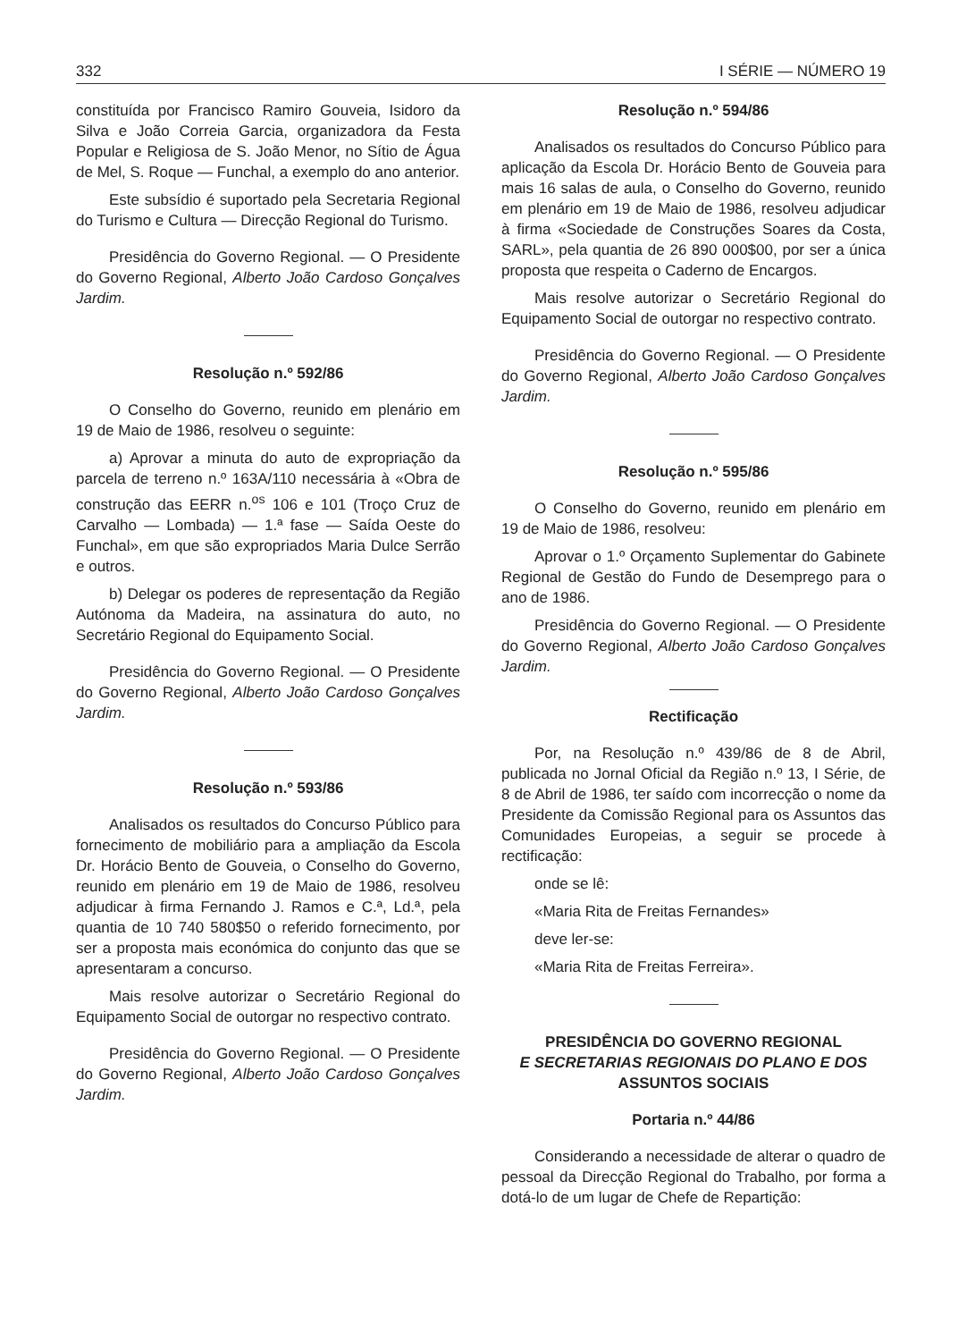332 I SÉRIE — NÚMERO 19
constituída por Francisco Ramiro Gouveia, Isidoro da Silva e João Correia Garcia, organizadora da Festa Popular e Religiosa de S. João Menor, no Sítio de Água de Mel, S. Roque — Funchal, a exemplo do ano anterior.
Este subsídio é suportado pela Secretaria Regional do Turismo e Cultura — Direcção Regional do Turismo.
Presidência do Governo Regional. — O Presidente do Governo Regional, Alberto João Cardoso Gonçalves Jardim.
Resolução n.º 592/86
O Conselho do Governo, reunido em plenário em 19 de Maio de 1986, resolveu o seguinte:
a) Aprovar a minuta do auto de expropriação da parcela de terreno n.º 163A/110 necessária à «Obra de construção das EERR n.<sup>os</sup> 106 e 101 (Troço Cruz de Carvalho — Lombada) — 1.ª fase — Saída Oeste do Funchal», em que são expropriados Maria Dulce Serrão e outros.
b) Delegar os poderes de representação da Região Autónoma da Madeira, na assinatura do auto, no Secretário Regional do Equipamento Social.
Presidência do Governo Regional. — O Presidente do Governo Regional, Alberto João Cardoso Gonçalves Jardim.
Resolução n.º 593/86
Analisados os resultados do Concurso Público para fornecimento de mobiliário para a ampliação da Escola Dr. Horácio Bento de Gouveia, o Conselho do Governo, reunido em plenário em 19 de Maio de 1986, resolveu adjudicar à firma Fernando J. Ramos e C.ª, Ld.ª, pela quantia de 10 740 580$50 o referido fornecimento, por ser a proposta mais económica do conjunto das que se apresentaram a concurso.
Mais resolve autorizar o Secretário Regional do Equipamento Social de outorgar no respectivo contrato.
Presidência do Governo Regional. — O Presidente do Governo Regional, Alberto João Cardoso Gonçalves Jardim.
Resolução n.º 594/86
Analisados os resultados do Concurso Público para aplicação da Escola Dr. Horácio Bento de Gouveia para mais 16 salas de aula, o Conselho do Governo, reunido em plenário em 19 de Maio de 1986, resolveu adjudicar à firma «Sociedade de Construções Soares da Costa, SARL», pela quantia de 26 890 000$00, por ser a única proposta que respeita o Caderno de Encargos.
Mais resolve autorizar o Secretário Regional do Equipamento Social de outorgar no respectivo contrato.
Presidência do Governo Regional. — O Presidente do Governo Regional, Alberto João Cardoso Gonçalves Jardim.
Resolução n.º 595/86
O Conselho do Governo, reunido em plenário em 19 de Maio de 1986, resolveu:
Aprovar o 1.º Orçamento Suplementar do Gabinete Regional de Gestão do Fundo de Desemprego para o ano de 1986.
Presidência do Governo Regional. — O Presidente do Governo Regional, Alberto João Cardoso Gonçalves Jardim.
Rectificação
Por, na Resolução n.º 439/86 de 8 de Abril, publicada no Jornal Oficial da Região n.º 13, I Série, de 8 de Abril de 1986, ter saído com incorrecção o nome da Presidente da Comissão Regional para os Assuntos das Comunidades Europeias, a seguir se procede à rectificação:
onde se lê:
«Maria Rita de Freitas Fernandes»
deve ler-se:
«Maria Rita de Freitas Ferreira».
PRESIDÊNCIA DO GOVERNO REGIONAL
E SECRETARIAS REGIONAIS DO PLANO E DOS
ASSUNTOS SOCIAIS
Portaria n.º 44/86
Considerando a necessidade de alterar o quadro de pessoal da Direcção Regional do Trabalho, por forma a dotá-lo de um lugar de Chefe de Repartição: